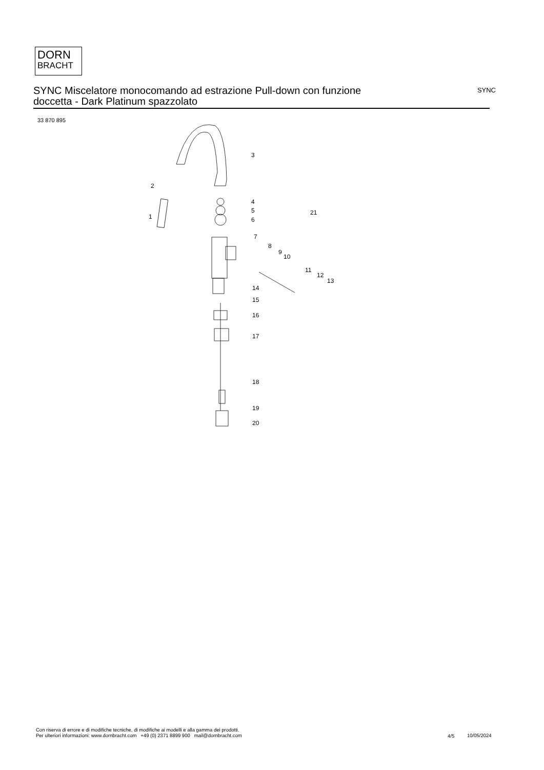DORN
BRACHT
SYNC Miscelatore monocomando ad estrazione Pull-down con funzione doccetta - Dark Platinum spazzolato
SYNC
33 870 895
3
2
1
4
5
6
7
8
9
10
11
12
13
21
14
15
16
17
18
19
20
Con riserva di errore e di modifiche tecniche, di modifiche ai modelli e alla gamma dei prodotti.
Per ulteriori informazioni: www.dornbracht.com +49 (0) 2371 8899 900 mail@dornbracht.com
4/5 10/05/2024